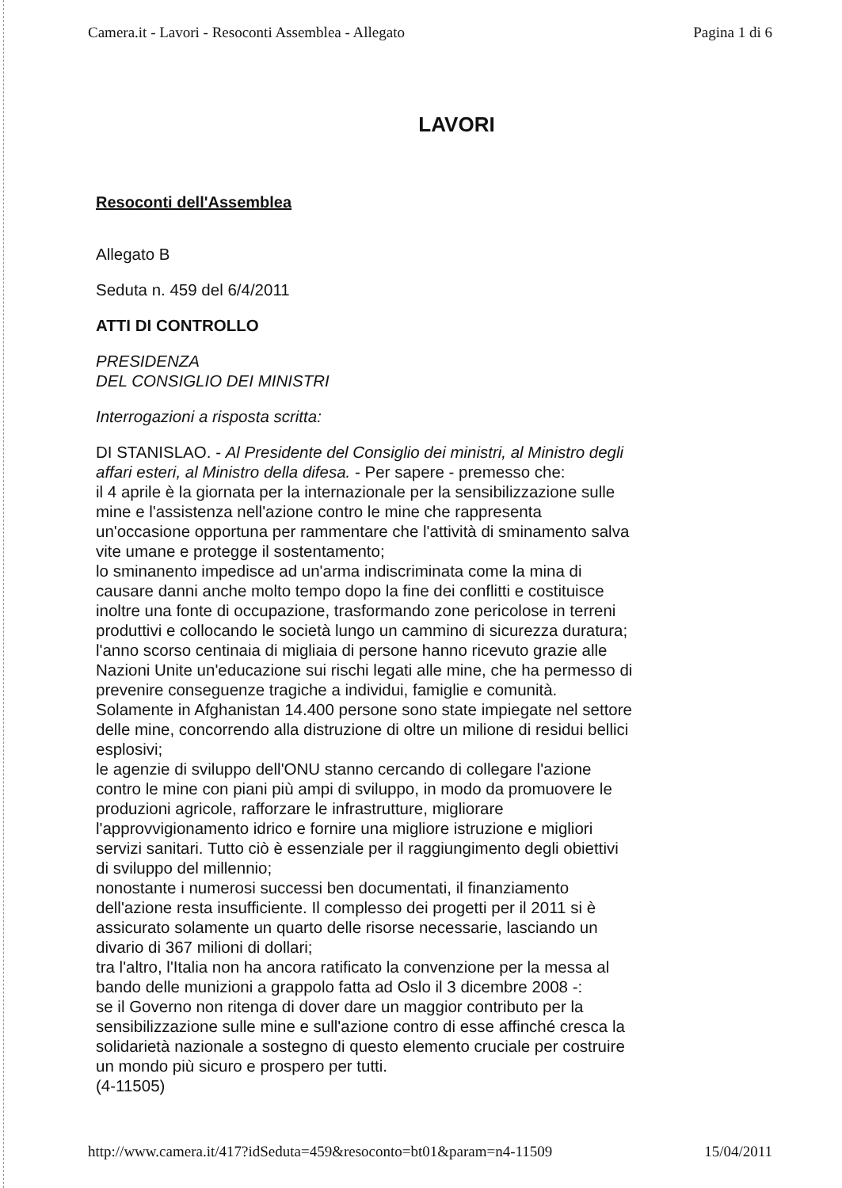Camera.it - Lavori - Resoconti Assemblea - Allegato Pagina 1 di 6
LAVORI
Resoconti dell'Assemblea
Allegato B
Seduta n. 459 del 6/4/2011
ATTI DI CONTROLLO
PRESIDENZA
DEL CONSIGLIO DEI MINISTRI
Interrogazioni a risposta scritta:
DI STANISLAO. - Al Presidente del Consiglio dei ministri, al Ministro degli affari esteri, al Ministro della difesa. - Per sapere - premesso che:
il 4 aprile è la giornata per la internazionale per la sensibilizzazione sulle mine e l'assistenza nell'azione contro le mine che rappresenta un'occasione opportuna per rammentare che l'attività di sminamento salva vite umane e protegge il sostentamento;
lo sminanento impedisce ad un'arma indiscriminata come la mina di causare danni anche molto tempo dopo la fine dei conflitti e costituisce inoltre una fonte di occupazione, trasformando zone pericolose in terreni produttivi e collocando le società lungo un cammino di sicurezza duratura;
l'anno scorso centinaia di migliaia di persone hanno ricevuto grazie alle Nazioni Unite un'educazione sui rischi legati alle mine, che ha permesso di prevenire conseguenze tragiche a individui, famiglie e comunità. Solamente in Afghanistan 14.400 persone sono state impiegate nel settore delle mine, concorrendo alla distruzione di oltre un milione di residui bellici esplosivi;
le agenzie di sviluppo dell'ONU stanno cercando di collegare l'azione contro le mine con piani più ampi di sviluppo, in modo da promuovere le produzioni agricole, rafforzare le infrastrutture, migliorare l'approvvigionamento idrico e fornire una migliore istruzione e migliori servizi sanitari. Tutto ciò è essenziale per il raggiungimento degli obiettivi di sviluppo del millennio;
nonostante i numerosi successi ben documentati, il finanziamento dell'azione resta insufficiente. Il complesso dei progetti per il 2011 si è assicurato solamente un quarto delle risorse necessarie, lasciando un divario di 367 milioni di dollari;
tra l'altro, l'Italia non ha ancora ratificato la convenzione per la messa al bando delle munizioni a grappolo fatta ad Oslo il 3 dicembre 2008 -:
se il Governo non ritenga di dover dare un maggior contributo per la sensibilizzazione sulle mine e sull'azione contro di esse affinché cresca la solidarietà nazionale a sostegno di questo elemento cruciale per costruire un mondo più sicuro e prospero per tutti.
(4-11505)
http://www.camera.it/417?idSeduta=459&resoconto=bt01&param=n4-11509 15/04/2011